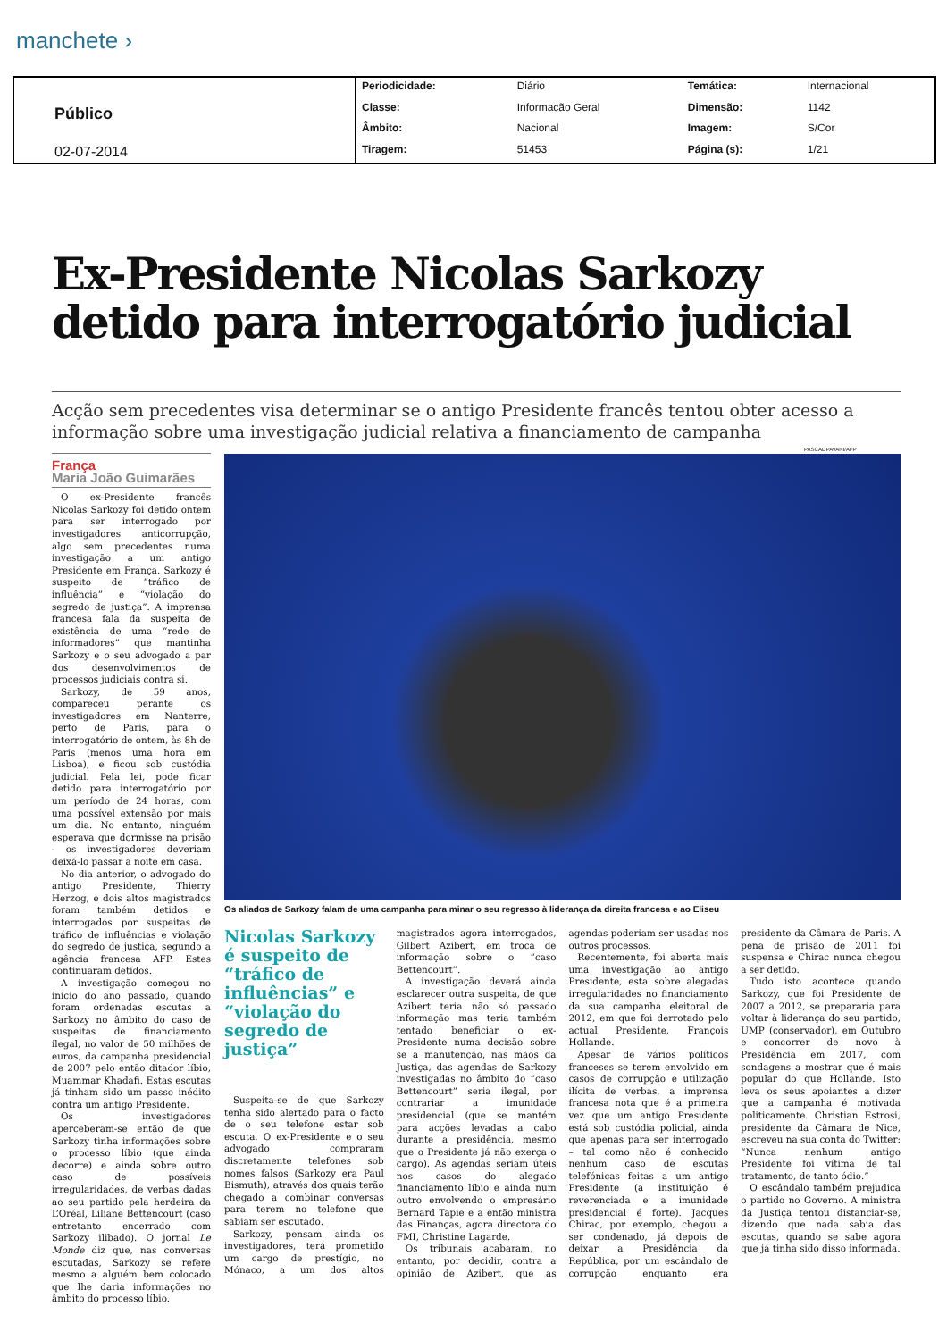manchete ›
| Público 02-07-2014 | Periodicidade: | Diário | Temática: | Internacional |
| | Classe: | Informacão Geral | Dimensão: | 1142 |
| | Âmbito: | Nacional | Imagem: | S/Cor |
| | Tiragem: | 51453 | Página (s): | 1/21 |
Ex-Presidente Nicolas Sarkozy detido para interrogatório judicial
Acção sem precedentes visa determinar se o antigo Presidente francês tentou obter acesso a informação sobre uma investigação judicial relativa a financiamento de campanha
França
Maria João Guimarães
O ex-Presidente francês Nicolas Sarkozy foi detido ontem para ser interrogado por investigadores anticorrupção, algo sem precedentes numa investigação a um antigo Presidente em França. Sarkozy é suspeito de “tráfico de influência” e “violação do segredo de justiça”. A imprensa francesa fala da suspeita de existência de uma “rede de informadores” que mantinha Sarkozy e o seu advogado a par dos desenvolvimentos de processos judiciais contra si.
Sarkozy, de 59 anos, compareceu perante os investigadores em Nanterre, perto de Paris, para o interrogatório de ontem, às 8h de Paris (menos uma hora em Lisboa), e ficou sob custódia judicial. Pela lei, pode ficar detido para interrogatório por um período de 24 horas, com uma possível extensão por mais um dia. No entanto, ninguém esperava que dormisse na prisão - os investigadores deveriam deixá-lo passar a noite em casa.
No dia anterior, o advogado do antigo Presidente, Thierry Herzog, e dois altos magistrados foram também detidos e interrogados por suspeitas de tráfico de influências e violação do segredo de justiça, segundo a agência francesa AFP. Estes continuaram detidos.
A investigação começou no início do ano passado, quando foram ordenadas escutas a Sarkozy no âmbito do caso de suspeitas de financiamento ilegal, no valor de 50 milhões de euros, da campanha presidencial de 2007 pelo então ditador líbio, Muammar Khadafi. Estas escutas já tinham sido um passo inédito contra um antigo Presidente.
Os investigadores aperceberam-se então de que Sarkozy tinha informações sobre o processo líbio (que ainda decorre) e ainda sobre outro caso de possíveis irregularidades, de verbas dadas ao seu partido pela herdeira da L’Oréal, Liliane Bettencourt (caso entretanto encerrado com Sarkozy ilibado). O jornal Le Monde diz que, nas conversas escutadas, Sarkozy se refere mesmo a alguém bem colocado que lhe daria informações no âmbito do processo líbio.
PASCAL PAVANI/AFP
Os aliados de Sarkozy falam de uma campanha para minar o seu regresso à liderança da direita francesa e ao Eliseu
Nicolas Sarkozy é suspeito de “tráfico de influências” e “violação do segredo de justiça”
Suspeita-se de que Sarkozy tenha sido alertado para o facto de o seu telefone estar sob escuta. O ex-Presidente e o seu advogado compraram discretamente telefones sob nomes falsos (Sarkozy era Paul Bismuth), através dos quais terão chegado a combinar conversas para terem no telefone que sabiam ser escutado.
Sarkozy, pensam ainda os investigadores, terá prometido um cargo de prestígio, no Mónaco, a um dos altos magistrados agora interrogados, Gilbert Azibert, em troca de informação sobre o “caso Bettencourt”.
A investigação deverá ainda esclarecer outra suspeita, de que Azibert teria não só passado informação mas teria também tentado beneficiar o ex-Presidente numa decisão sobre se a manutenção, nas mãos da Justiça, das agendas de Sarkozy investigadas no âmbito do “caso Bettencourt” seria ilegal, por contrariar a imunidade presidencial (que se mantém para acções levadas a cabo durante a presidência, mesmo que o Presidente já não exerça o cargo). As agendas seriam úteis nos casos do alegado financiamento líbio e ainda num outro envolvendo o empresário Bernard Tapie e a então ministra das Finanças, agora directora do FMI, Christine Lagarde.
Os tribunais acabaram, no entanto, por decidir, contra a opinião de Azibert, que as agendas poderiam ser usadas nos outros processos.
Recentemente, foi aberta mais uma investigação ao antigo Presidente, esta sobre alegadas irregularidades no financiamento da sua campanha eleitoral de 2012, em que foi derrotado pelo actual Presidente, François Hollande.
Apesar de vários políticos franceses se terem envolvido em casos de corrupção e utilização ilícita de verbas, a imprensa francesa nota que é a primeira vez que um antigo Presidente está sob custódia policial, ainda que apenas para ser interrogado – tal como não é conhecido nenhum caso de escutas telefónicas feitas a um antigo Presidente (a instituição é reverenciada e a imunidade presidencial é forte). Jacques Chirac, por exemplo, chegou a ser condenado, já depois de deixar a Presidência da República, por um escândalo de corrupção enquanto era presidente da Câmara de Paris. A pena de prisão de 2011 foi suspensa e Chirac nunca chegou a ser detido.
Tudo isto acontece quando Sarkozy, que foi Presidente de 2007 a 2012, se prepararia para voltar à liderança do seu partido, UMP (conservador), em Outubro e concorrer de novo à Presidência em 2017, com sondagens a mostrar que é mais popular do que Hollande. Isto leva os seus apoiantes a dizer que a campanha é motivada politicamente. Christian Estrosi, presidente da Câmara de Nice, escreveu na sua conta do Twitter: “Nunca nenhum antigo Presidente foi vítima de tal tratamento, de tanto ódio.”
O escândalo também prejudica o partido no Governo. A ministra da Justiça tentou distanciar-se, dizendo que nada sabia das escutas, quando se sabe agora que já tinha sido disso informada.